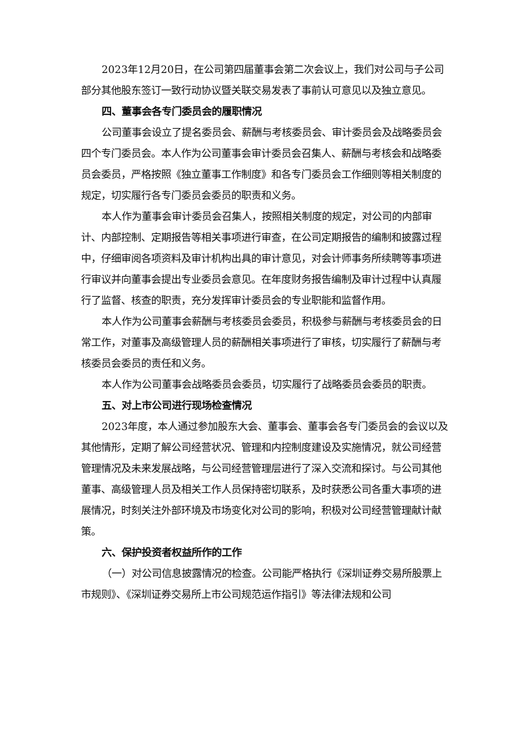2023年12月20日，在公司第四届董事会第二次会议上，我们对公司与子公司部分其他股东签订一致行动协议暨关联交易发表了事前认可意见以及独立意见。
四、董事会各专门委员会的履职情况
公司董事会设立了提名委员会、薪酬与考核委员会、审计委员会及战略委员会四个专门委员会。本人作为公司董事会审计委员会召集人、薪酬与考核会和战略委员会委员，严格按照《独立董事工作制度》和各专门委员会工作细则等相关制度的规定，切实履行各专门委员会委员的职责和义务。
本人作为董事会审计委员会召集人，按照相关制度的规定，对公司的内部审计、内部控制、定期报告等相关事项进行审查，在公司定期报告的编制和披露过程中，仔细审阅各项资料及审计机构出具的审计意见，对会计师事务所续聘等事项进行审议并向董事会提出专业委员会意见。在年度财务报告编制及审计过程中认真履行了监督、核查的职责，充分发挥审计委员会的专业职能和监督作用。
本人作为公司董事会薪酬与考核委员会委员，积极参与薪酬与考核委员会的日常工作，对董事及高级管理人员的薪酬相关事项进行了审核，切实履行了薪酬与考核委员会委员的责任和义务。
本人作为公司董事会战略委员会委员，切实履行了战略委员会委员的职责。
五、对上市公司进行现场检查情况
2023年度，本人通过参加股东大会、董事会、董事会各专门委员会的会议以及其他情形，定期了解公司经营状况、管理和内控制度建设及实施情况，就公司经营管理情况及未来发展战略，与公司经营管理层进行了深入交流和探讨。与公司其他董事、高级管理人员及相关工作人员保持密切联系，及时获悉公司各重大事项的进展情况，时刻关注外部环境及市场变化对公司的影响，积极对公司经营管理献计献策。
六、保护投资者权益所作的工作
（一）对公司信息披露情况的检查。公司能严格执行《深圳证券交易所股票上市规则》、《深圳证券交易所上市公司规范运作指引》等法律法规和公司